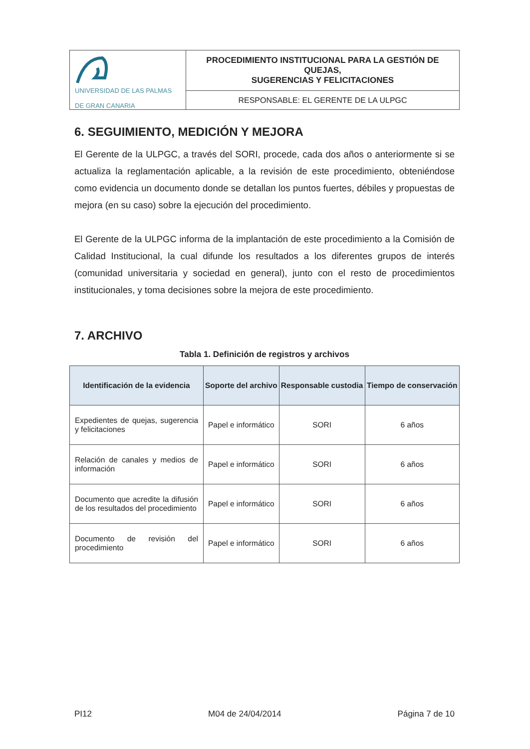| UNIVERSIDAD DE LAS PALMAS DE GRAN CANARIA | PROCEDIMIENTO INSTITUCIONAL PARA LA GESTIÓN DE QUEJAS, SUGERENCIAS Y FELICITACIONES |
| | RESPONSABLE: EL GERENTE DE LA ULPGC |
6. SEGUIMIENTO, MEDICIÓN Y MEJORA
El Gerente de la ULPGC, a través del SORI, procede, cada dos años o anteriormente si se actualiza la reglamentación aplicable, a la revisión de este procedimiento, obteniéndose como evidencia un documento donde se detallan los puntos fuertes, débiles y propuestas de mejora (en su caso) sobre la ejecución del procedimiento.
El Gerente de la ULPGC informa de la implantación de este procedimiento a la Comisión de Calidad Institucional, la cual difunde los resultados a los diferentes grupos de interés (comunidad universitaria y sociedad en general), junto con el resto de procedimientos institucionales, y toma decisiones sobre la mejora de este procedimiento.
7. ARCHIVO
Tabla 1. Definición de registros y archivos
| Identificación de la evidencia | Soporte del archivo | Responsable custodia | Tiempo de conservación |
| --- | --- | --- | --- |
| Expedientes de quejas, sugerencia y felicitaciones | Papel e informático | SORI | 6 años |
| Relación de canales y medios de información | Papel e informático | SORI | 6 años |
| Documento que acredite la difusión de los resultados del procedimiento | Papel e informático | SORI | 6 años |
| Documento de revisión del procedimiento | Papel e informático | SORI | 6 años |
PI12 M04 de 24/04/2014 Página 7 de 10